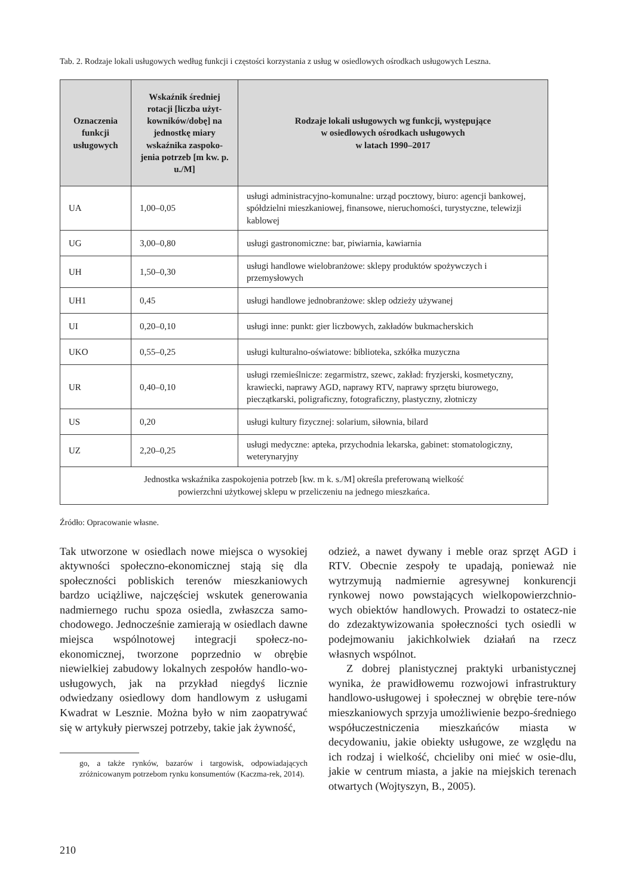Tab. 2. Rodzaje lokali usługowych według funkcji i częstości korzystania z usług w osiedlowych ośrodkach usługowych Leszna.
| Oznaczenia funkcji usługowych | Wskaźnik średniej rotacji [liczba użyt-kowników/dobę] na jednostkę miary wskaźnika zaspoko-jenia potrzeb [m kw. p. u./M] | Rodzaje lokali usługowych wg funkcji, występujące w osiedlowych ośrodkach usługowych w latach 1990–2017 |
| --- | --- | --- |
| UA | 1,00–0,05 | usługi administracyjno-komunalne: urząd pocztowy, biuro: agencji bankowej, spółdzielni mieszkaniowej, finansowe, nieruchomości, turystyczne, telewizji kablowej |
| UG | 3,00–0,80 | usługi gastronomiczne: bar, piwiarnia, kawiarnia |
| UH | 1,50–0,30 | usługi handlowe wielobranżowe: sklepy produktów spożywczych i przemysłowych |
| UH1 | 0,45 | usługi handlowe jednobranżowe: sklep odzieży używanej |
| UI | 0,20–0,10 | usługi inne: punkt: gier liczbowych, zakładów bukmacherskich |
| UKO | 0,55–0,25 | usługi kulturalno-oświatowe: biblioteka, szkółka muzyczna |
| UR | 0,40–0,10 | usługi rzemieślnicze: zegarmistrz, szewc, zakład: fryzjerski, kosmetyczny, krawiecki, naprawy AGD, naprawy RTV, naprawy sprzętu biurowego, pieczątkarski, poligraficzny, fotograficzny, plastyczny, złotniczy |
| US | 0,20 | usługi kultury fizycznej: solarium, siłownia, bilard |
| UZ | 2,20–0,25 | usługi medyczne: apteka, przychodnia lekarska, gabinet: stomatologiczny, weterynaryjny |
| Jednostka wskaźnika zaspokojenia potrzeb [kw. m k. s./M] określa preferowaną wielkość powierzchni użytkowej sklepu w przeliczeniu na jednego mieszkańca. | | |
Źródło: Opracowanie własne.
Tak utworzone w osiedlach nowe miejsca o wysokiej aktywności społeczno-ekonomicznej stają się dla społeczności pobliskich terenów mieszkaniowych bardzo uciążliwe, najczęściej wskutek generowania nadmiernego ruchu spoza osiedla, zwłaszcza samo-chodowego. Jednocześnie zamierają w osiedlach dawne miejsca wspólnotowej integracji społecz-no-ekonomicznej, tworzone poprzednio w obrębie niewielkiej zabudowy lokalnych zespołów handlo-wo-usługowych, jak na przykład niegdyś licznie odwiedzany osiedlowy dom handlowym z usługami Kwadrat w Lesznie. Można było w nim zaopatrywać się w artykuły pierwszej potrzeby, takie jak żywność,
go, a także rynków, bazarów i targowisk, odpowiadających zróżnicowanym potrzebom rynku konsumentów (Kaczma-rek, 2014).
odzież, a nawet dywany i meble oraz sprzęt AGD i RTV. Obecnie zespoły te upadają, ponieważ nie wytrzymują nadmiernie agresywnej konkurencji rynkowej nowo powstających wielkopowierzchnio-wych obiektów handlowych. Prowadzi to ostatecz-nie do zdezaktywizowania społeczności tych osiedli w podejmowaniu jakichkolwiek działań na rzecz własnych wspólnot.
Z dobrej planistycznej praktyki urbanistycznej wynika, że prawidłowemu rozwojowi infrastruktury handlowo-usługowej i społecznej w obrębie tere-nów mieszkaniowych sprzyja umożliwienie bezpo-średniego współuczestniczenia mieszkańców miasta w decydowaniu, jakie obiekty usługowe, ze względu na ich rodzaj i wielkość, chcieliby oni mieć w osie-dlu, jakie w centrum miasta, a jakie na miejskich terenach otwartych (Wojtyszyn, B., 2005).
210